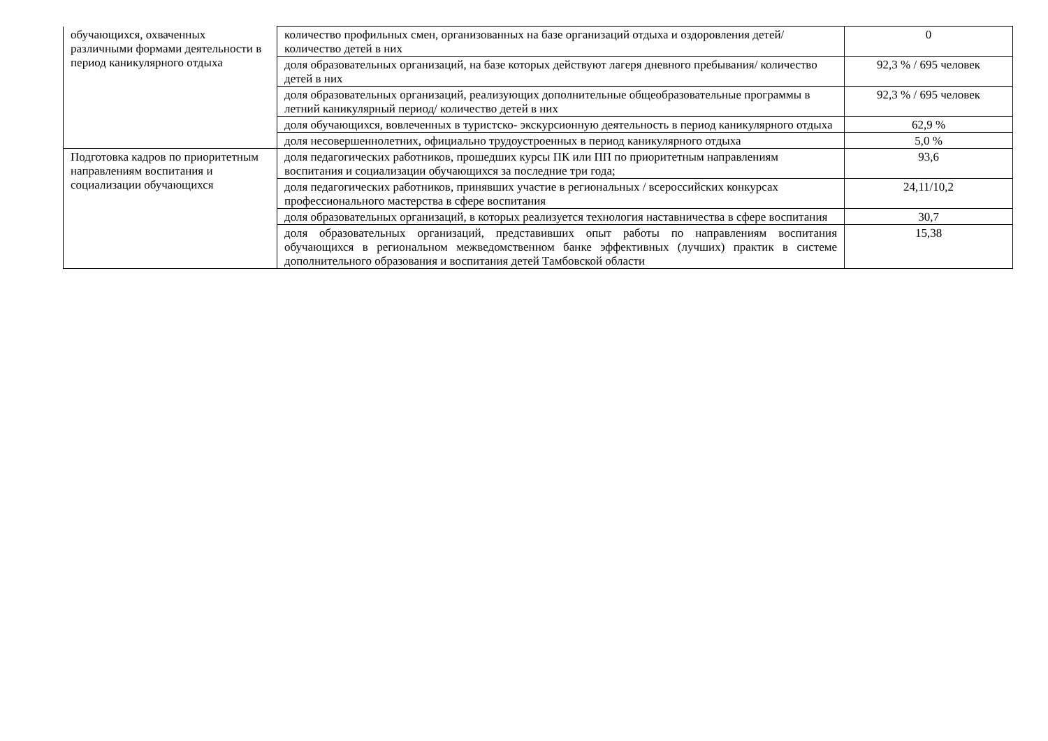| обучающихся, охваченных различными формами деятельности в период каникулярного отдыха | количество профильных смен, организованных на базе организаций отдыха и оздоровления детей/ количество детей в них | 0 |
| | доля образовательных организаций, на базе которых действуют лагеря дневного пребывания/ количество детей в них | 92,3 % / 695 человек |
| | доля образовательных организаций, реализующих дополнительные общеобразовательные программы в летний каникулярный период/ количество детей в них | 92,3 % / 695 человек |
| | доля обучающихся, вовлеченных в туристско- экскурсионную деятельность в период каникулярного отдыха | 62,9 % |
| | доля несовершеннолетних, официально трудоустроенных в период каникулярного отдыха | 5,0 % |
| Подготовка кадров по приоритетным направлениям воспитания и социализации обучающихся | доля педагогических работников, прошедших курсы ПК или ПП по приоритетным направлениям воспитания и социализации обучающихся за последние три года; | 93,6 |
| | доля педагогических работников, принявших участие в региональных / всероссийских конкурсах профессионального мастерства в сфере воспитания | 24,11/10,2 |
| | доля образовательных организаций, в которых реализуется технология наставничества в сфере воспитания | 30,7 |
| | доля образовательных организаций, представивших опыт работы по направлениям воспитания обучающихся в региональном межведомственном банке эффективных (лучших) практик в системе дополнительного образования и воспитания детей Тамбовской области | 15,38 |